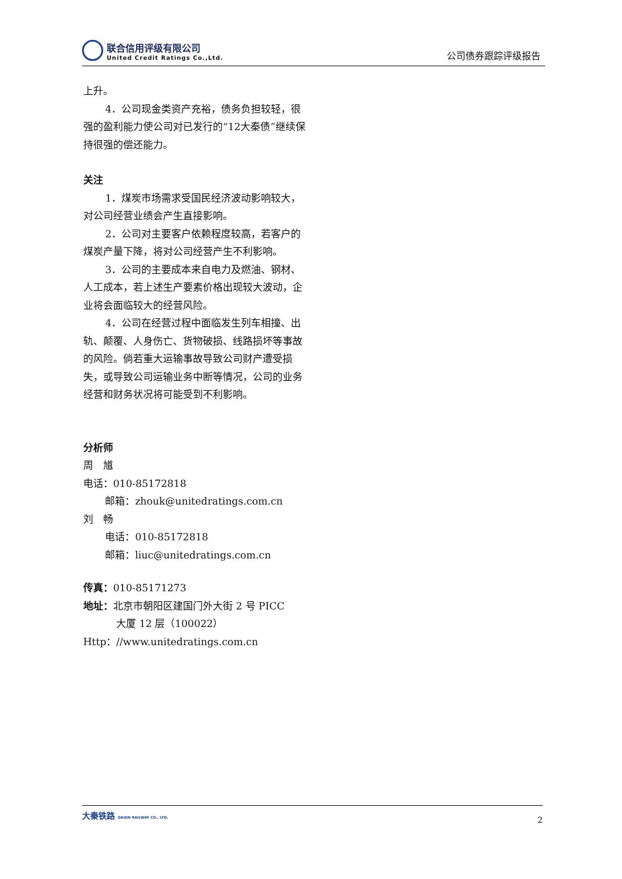联合信用评级有限公司
United Credit Ratings Co.,Ltd.
公司债券跟踪评级报告
上升。
4．公司现金类资产充裕，债务负担较轻，很强的盈利能力使公司对已发行的“12大秦债”继续保持很强的偿还能力。
关注
1．煤炭市场需求受国民经济波动影响较大，对公司经营业绩会产生直接影响。
2．公司对主要客户依赖程度较高，若客户的煤炭产量下降，将对公司经营产生不利影响。
3．公司的主要成本来自电力及燃油、钢材、人工成本，若上述生产要素价格出现较大波动，企业将会面临较大的经营风险。
4．公司在经营过程中面临发生列车相撞、出轨、颠覆、人身伤亡、货物破损、线路损坏等事故的风险。倘若重大运输事故导致公司财产遭受损失，或导致公司运输业务中断等情况，公司的业务经营和财务状况将可能受到不利影响。
分析师
周　馗
电话：010-85172818
邮箱：zhouk@unitedratings.com.cn
刘　畅
电话：010-85172818
邮箱：liuc@unitedratings.com.cn
传真：010-85171273
地址：北京市朝阳区建国门外大街 2 号 PICC
大厦 12 层（100022）
Http：//www.unitedratings.com.cn
大秦铁路 DAQIN RAILWAY CO., LTD.
2